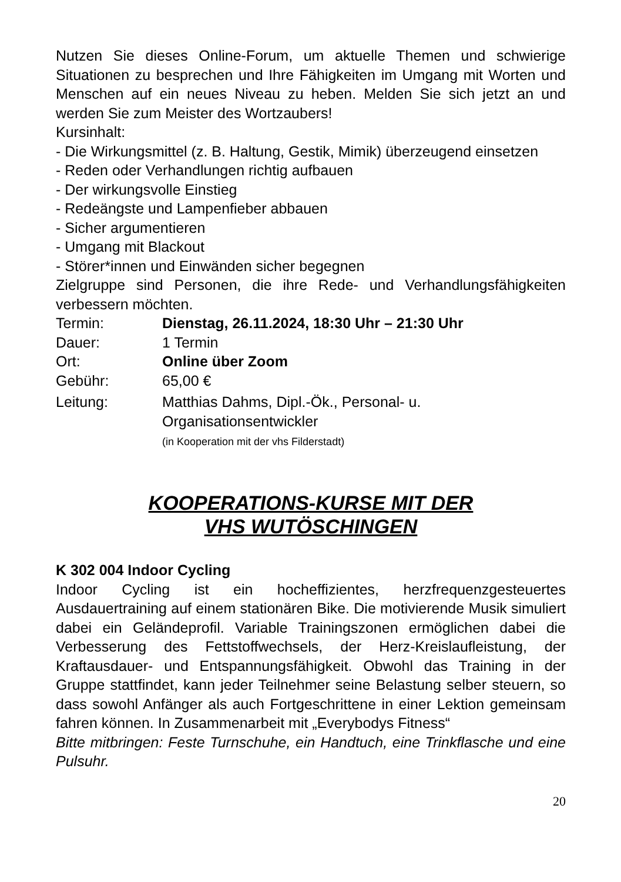Nutzen Sie dieses Online-Forum, um aktuelle Themen und schwierige Situationen zu besprechen und Ihre Fähigkeiten im Umgang mit Worten und Menschen auf ein neues Niveau zu heben. Melden Sie sich jetzt an und werden Sie zum Meister des Wortzaubers!
Kursinhalt:
- Die Wirkungsmittel (z. B. Haltung, Gestik, Mimik) überzeugend einsetzen
- Reden oder Verhandlungen richtig aufbauen
- Der wirkungsvolle Einstieg
- Redeängste und Lampenfieber abbauen
- Sicher argumentieren
- Umgang mit Blackout
- Störer*innen und Einwänden sicher begegnen
Zielgruppe sind Personen, die ihre Rede- und Verhandlungsfähigkeiten verbessern möchten.
Termin: Dienstag, 26.11.2024, 18:30 Uhr – 21:30 Uhr
Dauer: 1 Termin
Ort: Online über Zoom
Gebühr: 65,00 €
Leitung: Matthias Dahms, Dipl.-Ök., Personal- u. Organisationsentwickler
(in Kooperation mit der vhs Filderstadt)
KOOPERATIONS-KURSE MIT DER
VHS WUTÖSCHINGEN
K 302 004 Indoor Cycling
Indoor Cycling ist ein hocheffizientes, herzfrequenzgesteuertes Ausdauertraining auf einem stationären Bike. Die motivierende Musik simuliert dabei ein Geländeprofil. Variable Trainingszonen ermöglichen dabei die Verbesserung des Fettstoffwechsels, der Herz-Kreislaufleistung, der Kraftausdauer- und Entspannungsfähigkeit. Obwohl das Training in der Gruppe stattfindet, kann jeder Teilnehmer seine Belastung selber steuern, so dass sowohl Anfänger als auch Fortgeschrittene in einer Lektion gemeinsam fahren können. In Zusammenarbeit mit „Everybodys Fitness“
Bitte mitbringen: Feste Turnschuhe, ein Handtuch, eine Trinkflasche und eine Pulsuhr.
20